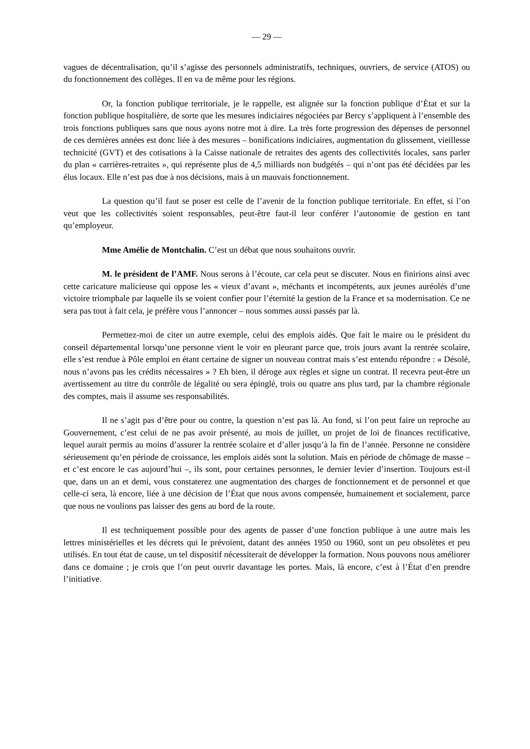— 29 —
vagues de décentralisation, qu’il s’agisse des personnels administratifs, techniques, ouvriers, de service (ATOS) ou du fonctionnement des collèges. Il en va de même pour les régions.
Or, la fonction publique territoriale, je le rappelle, est alignée sur la fonction publique d’État et sur la fonction publique hospitalière, de sorte que les mesures indiciaires négociées par Bercy s’appliquent à l’ensemble des trois fonctions publiques sans que nous ayons notre mot à dire. La très forte progression des dépenses de personnel de ces dernières années est donc liée à des mesures – bonifications indiciaires, augmentation du glissement, vieillesse technicité (GVT) et des cotisations à la Caisse nationale de retraites des agents des collectivités locales, sans parler du plan « carrières-retraites », qui représente plus de 4,5 milliards non budgétés – qui n’ont pas été décidées par les élus locaux. Elle n’est pas due à nos décisions, mais à un mauvais fonctionnement.
La question qu’il faut se poser est celle de l’avenir de la fonction publique territoriale. En effet, si l’on veut que les collectivités soient responsables, peut-être faut-il leur conférer l’autonomie de gestion en tant qu’employeur.
Mme Amélie de Montchalin. C’est un débat que nous souhaitons ouvrir.
M. le président de l’AMF. Nous serons à l’écoute, car cela peut se discuter. Nous en finirions ainsi avec cette caricature malicieuse qui oppose les « vieux d’avant », méchants et incompétents, aux jeunes auréolés d’une victoire triomphale par laquelle ils se voient confier pour l’éternité la gestion de la France et sa modernisation. Ce ne sera pas tout à fait cela, je préfère vous l’annoncer – nous sommes aussi passés par là.
Permettez-moi de citer un autre exemple, celui des emplois aidés. Que fait le maire ou le président du conseil départemental lorsqu’une personne vient le voir en pleurant parce que, trois jours avant la rentrée scolaire, elle s’est rendue à Pôle emploi en étant certaine de signer un nouveau contrat mais s’est entendu répondre : « Désolé, nous n’avons pas les crédits nécessaires » ? Eh bien, il déroge aux règles et signe un contrat. Il recevra peut-être un avertissement au titre du contrôle de légalité ou sera épinglé, trois ou quatre ans plus tard, par la chambre régionale des comptes, mais il assume ses responsabilités.
Il ne s’agit pas d’être pour ou contre, la question n’est pas là. Au fond, si l’on peut faire un reproche au Gouvernement, c’est celui de ne pas avoir présenté, au mois de juillet, un projet de loi de finances rectificative, lequel aurait permis au moins d’assurer la rentrée scolaire et d’aller jusqu’à la fin de l’année. Personne ne considère sérieusement qu’en période de croissance, les emplois aidés sont la solution. Mais en période de chômage de masse – et c’est encore le cas aujourd’hui –, ils sont, pour certaines personnes, le dernier levier d’insertion. Toujours est-il que, dans un an et demi, vous constaterez une augmentation des charges de fonctionnement et de personnel et que celle-ci sera, là encore, liée à une décision de l’État que nous avons compensée, humainement et socialement, parce que nous ne voulions pas laisser des gens au bord de la route.
Il est techniquement possible pour des agents de passer d’une fonction publique à une autre mais les lettres ministérielles et les décrets qui le prévoient, datant des années 1950 ou 1960, sont un peu obsolètes et peu utilisés. En tout état de cause, un tel dispositif nécessiterait de développer la formation. Nous pouvons nous améliorer dans ce domaine ; je crois que l’on peut ouvrir davantage les portes. Mais, là encore, c’est à l’État d’en prendre l’initiative.